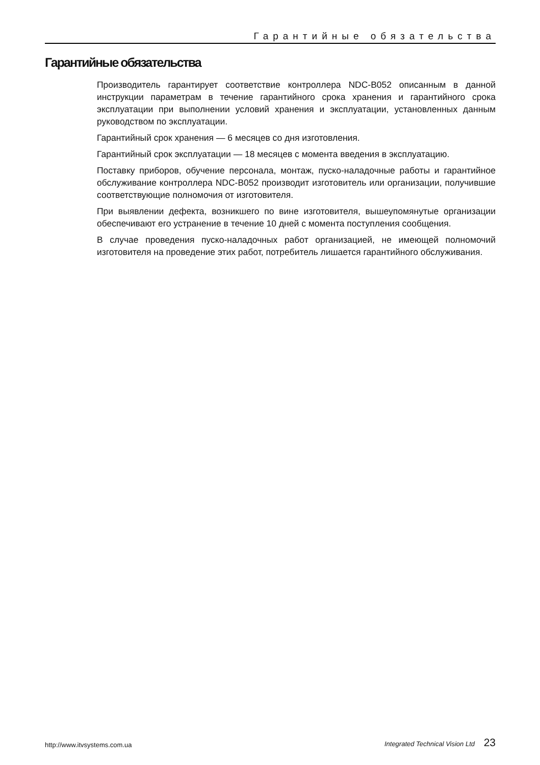Гарантийные обязательства
Гарантийные обязательства
Производитель гарантирует соответствие контроллера NDC-B052 описанным в данной инструкции параметрам в течение гарантийного срока хранения и гарантийного срока эксплуатации при выполнении условий хранения и эксплуатации, установленных данным руководством по эксплуатации.
Гарантийный срок хранения — 6 месяцев со дня изготовления.
Гарантийный срок эксплуатации — 18 месяцев с момента введения в эксплуатацию.
Поставку приборов, обучение персонала, монтаж, пуско-наладочные работы и гарантийное обслуживание контроллера NDC-B052 производит изготовитель или организации, получившие соответствующие полномочия от изготовителя.
При выявлении дефекта, возникшего по вине изготовителя, вышеупомянутые организации обеспечивают его устранение в течение 10 дней с момента поступления сообщения.
В случае проведения пуско-наладочных работ организацией, не имеющей полномочий изготовителя на проведение этих работ, потребитель лишается гарантийного обслуживания.
http://www.itvsystems.com.ua
Integrated Technical Vision Ltd 23